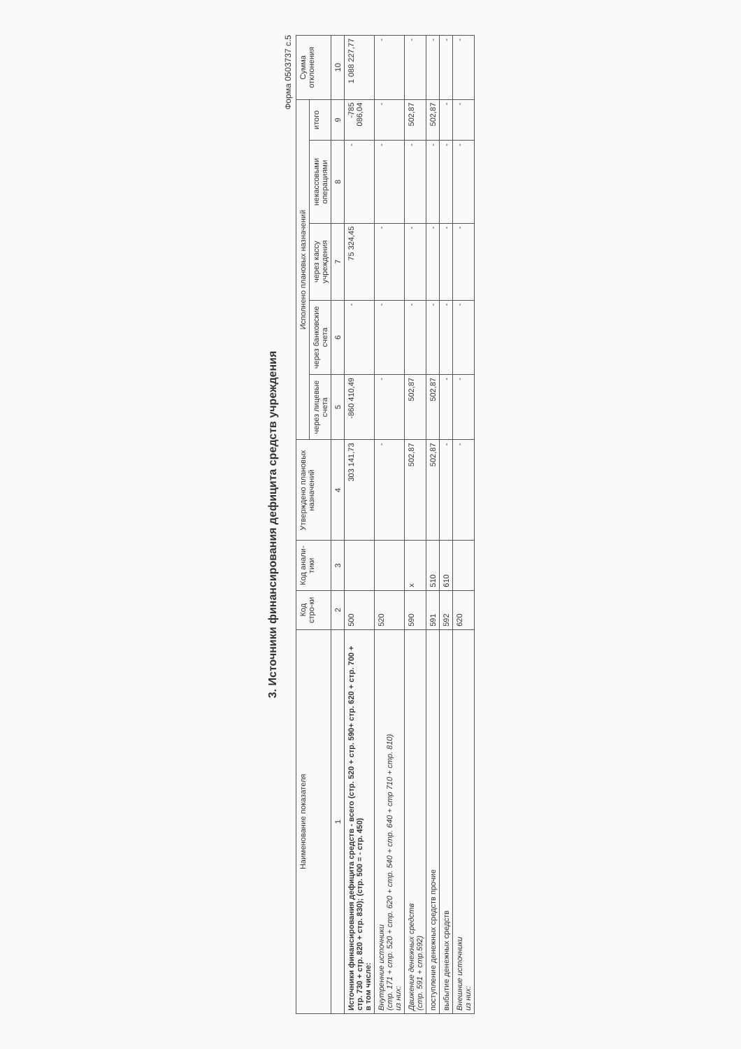3. Источники финансирования дефицита средств учреждения
Форма 0503737 с.5
| Наименование показателя | Код стро-ки | Код анали-тики | Утверждено плановых назначений | Исполнено плановых назначений | | | | | Сумма отклонения |
| --- | --- | --- | --- | --- | --- | --- | --- | --- | --- |
| | | | | через лицевые счета | через банковские счета | через кассу учреждения | некассовыми операциями | итого | |
| 1 | 2 | 3 | 4 | 5 | 6 | 7 | 8 | 9 | 10 |
| Источники финансирования дефицита средств - всего (стр. 520 + стр. 590+ стр. 620 + стр. 700 + стр. 730 + стр. 820 + стр. 830); (стр. 500 = - стр. 450) в том числе: | 500 | | 303 141,73 | -860 410,49 | - | 75 324,45 | - | -785 086,04 | 1 088 227,77 |
| Внутренние источники (стр. 171 + стр. 520 + стр. 620 + стр. 540 + стр. 640 + стр 710 + стр. 810) из них: | 520 | | - | - | - | - | - | - | - |
| Движение денежных средств (стр. 591 + стр.592) | 590 | x | 502,87 | 502,87 | - | - | - | 502,87 | - |
| поступление денежных средств прочие | 591 | 510 | 502,87 | 502,87 | - | - | - | 502,87 | - |
| выбытие денежных средств | 592 | 610 | - | - | - | - | - | - | - |
| Внешние источники из них: | 620 | | - | - | - | - | - | - | - |